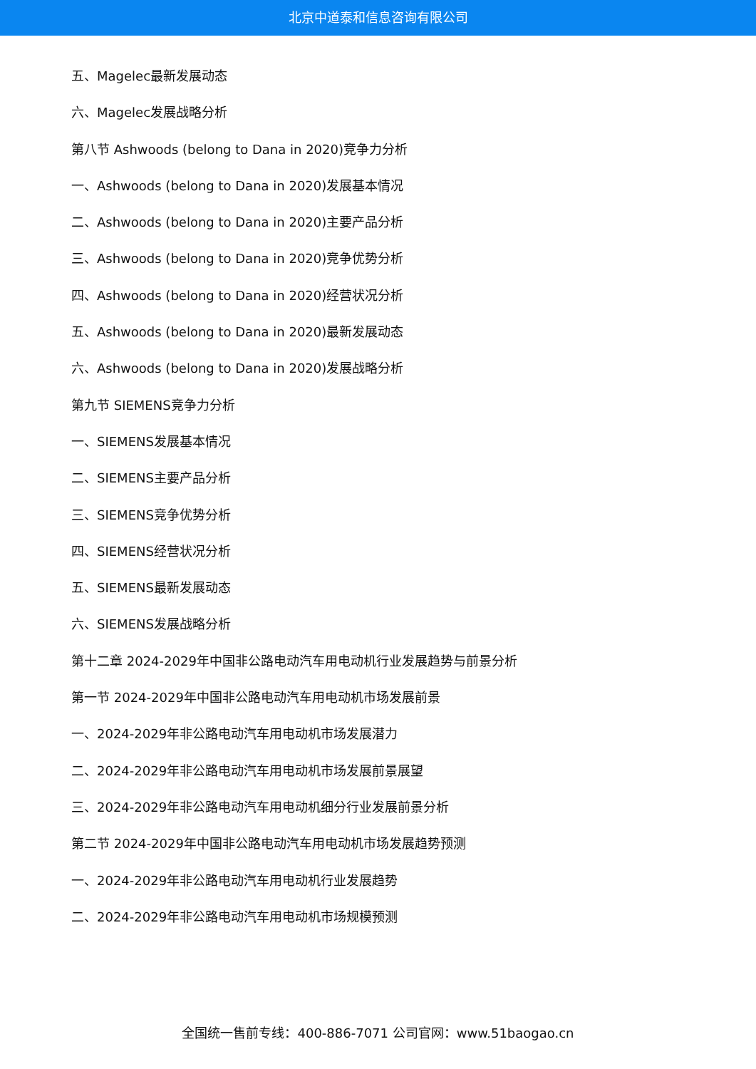北京中道泰和信息咨询有限公司
五、Magelec最新发展动态
六、Magelec发展战略分析
第八节 Ashwoods (belong to Dana in 2020)竞争力分析
一、Ashwoods (belong to Dana in 2020)发展基本情况
二、Ashwoods (belong to Dana in 2020)主要产品分析
三、Ashwoods (belong to Dana in 2020)竞争优势分析
四、Ashwoods (belong to Dana in 2020)经营状况分析
五、Ashwoods (belong to Dana in 2020)最新发展动态
六、Ashwoods (belong to Dana in 2020)发展战略分析
第九节 SIEMENS竞争力分析
一、SIEMENS发展基本情况
二、SIEMENS主要产品分析
三、SIEMENS竞争优势分析
四、SIEMENS经营状况分析
五、SIEMENS最新发展动态
六、SIEMENS发展战略分析
第十二章 2024-2029年中国非公路电动汽车用电动机行业发展趋势与前景分析
第一节 2024-2029年中国非公路电动汽车用电动机市场发展前景
一、2024-2029年非公路电动汽车用电动机市场发展潜力
二、2024-2029年非公路电动汽车用电动机市场发展前景展望
三、2024-2029年非公路电动汽车用电动机细分行业发展前景分析
第二节 2024-2029年中国非公路电动汽车用电动机市场发展趋势预测
一、2024-2029年非公路电动汽车用电动机行业发展趋势
二、2024-2029年非公路电动汽车用电动机市场规模预测
全国统一售前专线：400-886-7071 公司官网：www.51baogao.cn